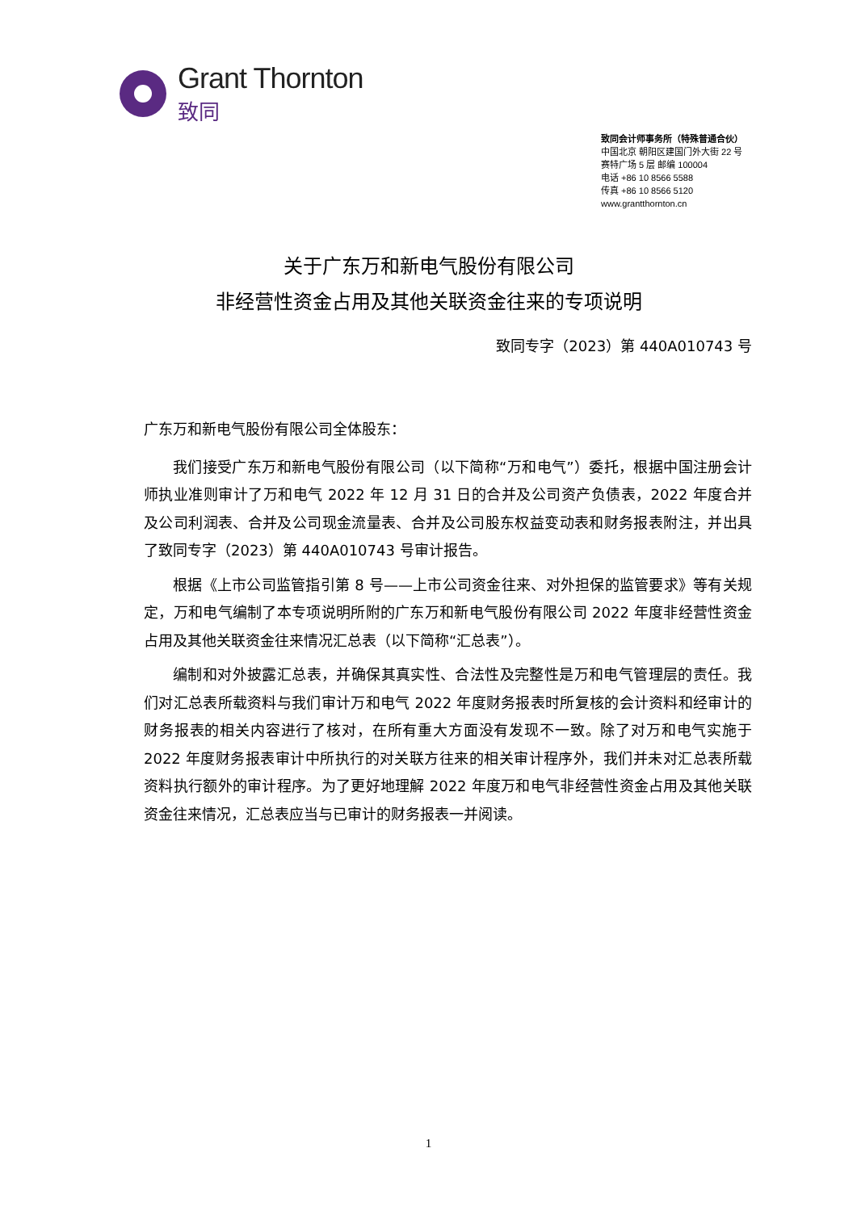Grant Thornton
致同
致同会计师事务所（特殊普通合伙）
中国北京 朝阳区建国门外大街 22 号
赛特广场 5 层 邮编 100004
电话 +86 10 8566 5588
传真 +86 10 8566 5120
www.grantthornton.cn
关于广东万和新电气股份有限公司
非经营性资金占用及其他关联资金往来的专项说明
致同专字（2023）第 440A010743 号
广东万和新电气股份有限公司全体股东：
我们接受广东万和新电气股份有限公司（以下简称“万和电气”）委托，根据中国注册会计师执业准则审计了万和电气 2022 年 12 月 31 日的合并及公司资产负债表，2022 年度合并及公司利润表、合并及公司现金流量表、合并及公司股东权益变动表和财务报表附注，并出具了致同专字（2023）第 440A010743 号审计报告。
根据《上市公司监管指引第 8 号——上市公司资金往来、对外担保的监管要求》等有关规定，万和电气编制了本专项说明所附的广东万和新电气股份有限公司 2022 年度非经营性资金占用及其他关联资金往来情况汇总表（以下简称“汇总表”）。
编制和对外披露汇总表，并确保其真实性、合法性及完整性是万和电气管理层的责任。我们对汇总表所载资料与我们审计万和电气 2022 年度财务报表时所复核的会计资料和经审计的财务报表的相关内容进行了核对，在所有重大方面没有发现不一致。除了对万和电气实施于 2022 年度财务报表审计中所执行的对关联方往来的相关审计程序外，我们并未对汇总表所载资料执行额外的审计程序。为了更好地理解 2022 年度万和电气非经营性资金占用及其他关联资金往来情况，汇总表应当与已审计的财务报表一并阅读。
1